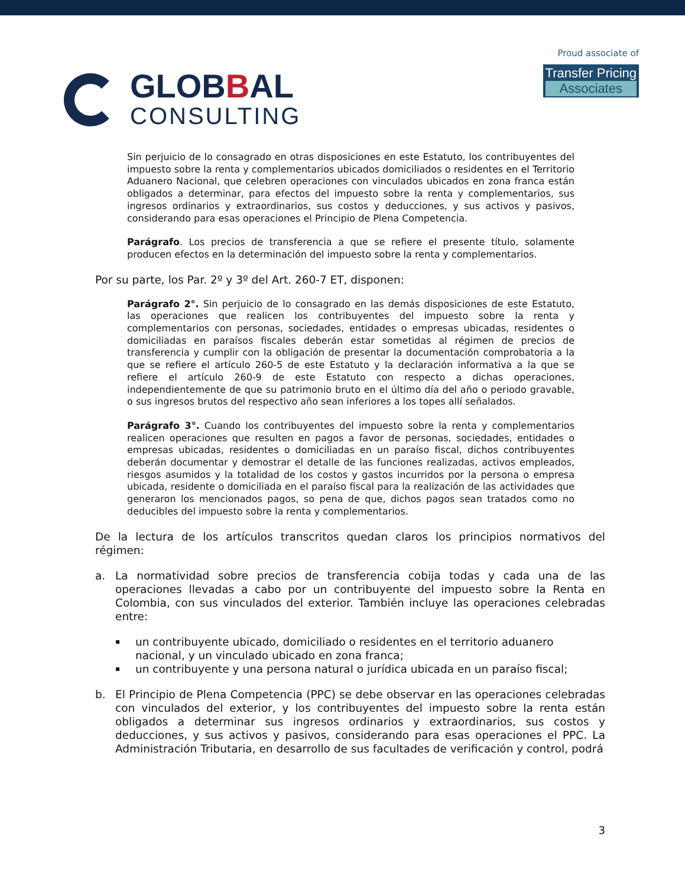GLOBBAL
CONSULTING
Proud associate of
Transfer Pricing Associates
Sin perjuicio de lo consagrado en otras disposiciones en este Estatuto, los contribuyentes del impuesto sobre la renta y complementarios ubicados domiciliados o residentes en el Territorio Aduanero Nacional, que celebren operaciones con vinculados ubicados en zona franca están obligados a determinar, para efectos del impuesto sobre la renta y complementarios, sus ingresos ordinarios y extraordinarios, sus costos y deducciones, y sus activos y pasivos, considerando para esas operaciones el Principio de Plena Competencia.
Parágrafo. Los precios de transferencia a que se refiere el presente título, solamente producen efectos en la determinación del impuesto sobre la renta y complementarios.
Por su parte, los Par. 2º y 3º del Art. 260-7 ET, disponen:
Parágrafo 2°. Sin perjuicio de lo consagrado en las demás disposiciones de este Estatuto, las operaciones que realicen los contribuyentes del impuesto sobre la renta y complementarios con personas, sociedades, entidades o empresas ubicadas, residentes o domiciliadas en paraísos fiscales deberán estar sometidas al régimen de precios de transferencia y cumplir con la obligación de presentar la documentación comprobatoria a la que se refiere el artículo 260-5 de este Estatuto y la declaración informativa a la que se refiere el artículo 260-9 de este Estatuto con respecto a dichas operaciones, independientemente de que su patrimonio bruto en el último día del año o periodo gravable, o sus ingresos brutos del respectivo año sean inferiores a los topes allí señalados.
Parágrafo 3°. Cuando los contribuyentes del impuesto sobre la renta y complementarios realicen operaciones que resulten en pagos a favor de personas, sociedades, entidades o empresas ubicadas, residentes o domiciliadas en un paraíso fiscal, dichos contribuyentes deberán documentar y demostrar el detalle de las funciones realizadas, activos empleados, riesgos asumidos y la totalidad de los costos y gastos incurridos por la persona o empresa ubicada, residente o domiciliada en el paraíso fiscal para la realización de las actividades que generaron los mencionados pagos, so pena de que, dichos pagos sean tratados como no deducibles del impuesto sobre la renta y complementarios.
De la lectura de los artículos transcritos quedan claros los principios normativos del régimen:
a. La normatividad sobre precios de transferencia cobija todas y cada una de las operaciones llevadas a cabo por un contribuyente del impuesto sobre la Renta en Colombia, con sus vinculados del exterior. También incluye las operaciones celebradas entre:
▪
un contribuyente ubicado, domiciliado o residentes en el territorio aduanero nacional, y un vinculado ubicado en zona franca;
▪
un contribuyente y una persona natural o jurídica ubicada en un paraíso fiscal;
b. El Principio de Plena Competencia (PPC) se debe observar en las operaciones celebradas con vinculados del exterior, y los contribuyentes del impuesto sobre la renta están obligados a determinar sus ingresos ordinarios y extraordinarios, sus costos y deducciones, y sus activos y pasivos, considerando para esas operaciones el PPC. La Administración Tributaria, en desarrollo de sus facultades de verificación y control, podrá
3